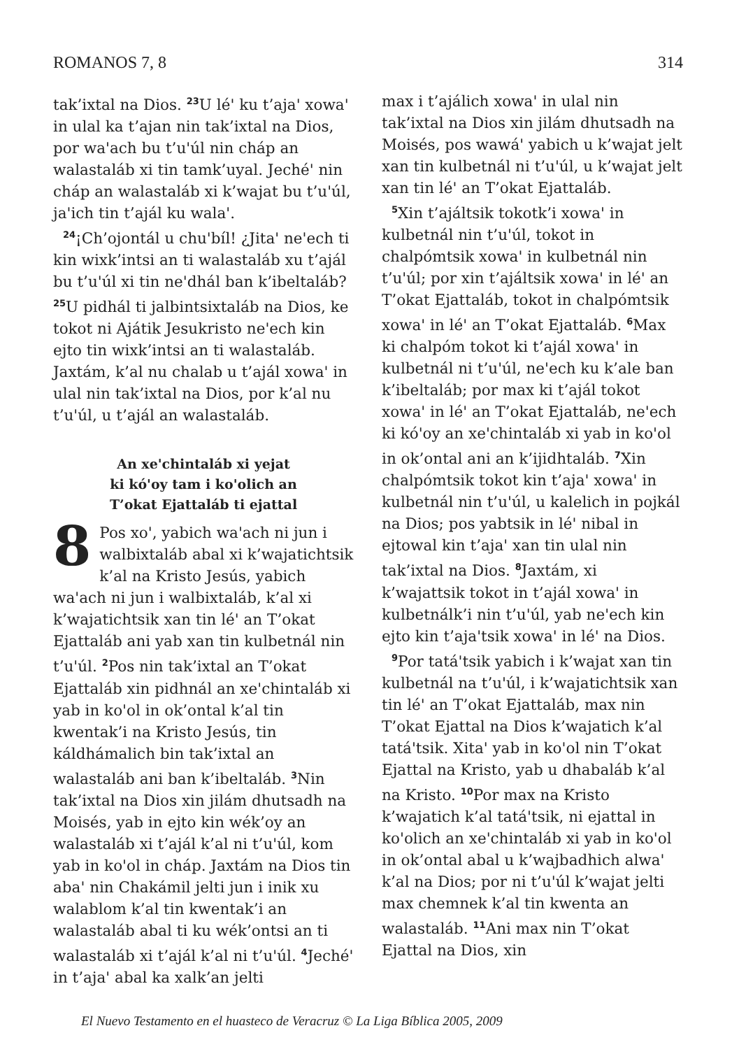ROMANOS 7, 8 314
tak’ixtal na Dios. <sup>23</sup>U léꞌ ku t’ajaꞌ xowaꞌ in ulal ka t’ajan nin tak’ixtal na Dios, por waꞌach bu t’uꞌúl nin cháp an walastaláb xi tin tamk’uyal. Jechéꞌ nin cháp an walastaláb xi k’wajat bu t’uꞌúl, jaꞌich tin t’ajál ku walaꞌ.
<sup>24</sup>¡Ch’ojontál u chuꞌbíl! ¿Jitaꞌ neꞌech ti kin wixk’intsi an ti walastaláb xu t’ajál bu t’uꞌúl xi tin neꞌdhál ban k’ibeltaláb? <sup>25</sup>U pidhál ti jalbintsixtaláb na Dios, ke tokot ni Ajátik Jesukristo neꞌech kin ejto tin wixk’intsi an ti walastaláb. Jaxtám, k’al nu chalab u t’ajál xowaꞌ in ulal nin tak’ixtal na Dios, por k’al nu t’uꞌúl, u t’ajál an walastaláb.
An xeꞌchintaláb xi yejat
ki kóꞌoy tam i koꞌolich an
T’okat Ejattaláb ti ejattal
8 Pos xoꞌ, yabich waꞌach ni jun i walbixtaláb abal xi k’wajatichtsik k’al na Kristo Jesús, yabich waꞌach ni jun i walbixtaláb, k’al xi k’wajatichtsik xan tin léꞌ an T’okat Ejattaláb ani yab xan tin kulbetnál nin t’uꞌúl. <sup>2</sup>Pos nin tak’ixtal an T’okat Ejattaláb xin pidhnál an xeꞌchintaláb xi yab in koꞌol in ok’ontal k’al tin kwentak’i na Kristo Jesús, tin káldhámalich bin tak’ixtal an walastaláb ani ban k’ibeltaláb. <sup>3</sup>Nin tak’ixtal na Dios xin jilám dhutsadh na Moisés, yab in ejto kin wék’oy an walastaláb xi t’ajál k’al ni t’uꞌúl, kom yab in koꞌol in cháp. Jaxtám na Dios tin abaꞌ nin Chakámil jelti jun i inik xu walablom k’al tin kwentak’i an walastaláb abal ti ku wék’ontsi an ti walastaláb xi t’ajál k’al ni t’uꞌúl. <sup>4</sup>Jechéꞌ in t’ajaꞌ abal ka xalk’an jelti
max i t’ajálich xowaꞌ in ulal nin tak’ixtal na Dios xin jilám dhutsadh na Moisés, pos wawáꞌ yabich u k’wajat jelt xan tin kulbetnál ni t’uꞌúl, u k’wajat jelt xan tin léꞌ an T’okat Ejattaláb.
<sup>5</sup> Xin t’ajáltsik tokotk’i xowaꞌ in kulbetnál nin t’uꞌúl, tokot in chalpómtsik xowaꞌ in kulbetnál nin t’uꞌúl; por xin t’ajáltsik xowaꞌ in léꞌ an T’okat Ejattaláb, tokot in chalpómtsik xowaꞌ in léꞌ an T’okat Ejattaláb. <sup>6</sup>Max ki chalpóm tokot ki t’ajál xowaꞌ in kulbetnál ni t’uꞌúl, neꞌech ku k’ale ban k’ibeltaláb; por max ki t’ajál tokot xowaꞌ in léꞌ an T’okat Ejattaláb, neꞌech ki kóꞌoy an xeꞌchintaláb xi yab in koꞌol in ok’ontal ani an k’ijidhtaláb. <sup>7</sup>Xin chalpómtsik tokot kin t’ajaꞌ xowaꞌ in kulbetnál nin t’uꞌúl, u kalelich in pojkál na Dios; pos yabtsik in léꞌ nibal in ejtowal kin t’ajaꞌ xan tin ulal nin tak’ixtal na Dios. <sup>8</sup>Jaxtám, xi k’wajattsik tokot in t’ajál xowaꞌ in kulbetnálk’i nin t’uꞌúl, yab neꞌech kin ejto kin t’ajaꞌtsik xowaꞌ in léꞌ na Dios.
<sup>9</sup> Por tatáꞌtsik yabich i k’wajat xan tin kulbetnál na t’uꞌúl, i k’wajatichtsik xan tin léꞌ an T’okat Ejattaláb, max nin T’okat Ejattal na Dios k’wajatich k’al tatáꞌtsik. Xitaꞌ yab in koꞌol nin T’okat Ejattal na Kristo, yab u dhabaláb k’al na Kristo. <sup>10</sup>Por max na Kristo k’wajatich k’al tatáꞌtsik, ni ejattal in koꞌolich an xeꞌchintaláb xi yab in koꞌol in ok’ontal abal u k’wajbadhich alwaꞌ k’al na Dios; por ni t’uꞌúl k’wajat jelti max chemnek k’al tin kwenta an walastaláb. <sup>11</sup>Ani max nin T’okat Ejattal na Dios, xin
El Nuevo Testamento en el huasteco de Veracruz © La Liga Bíblica 2005, 2009